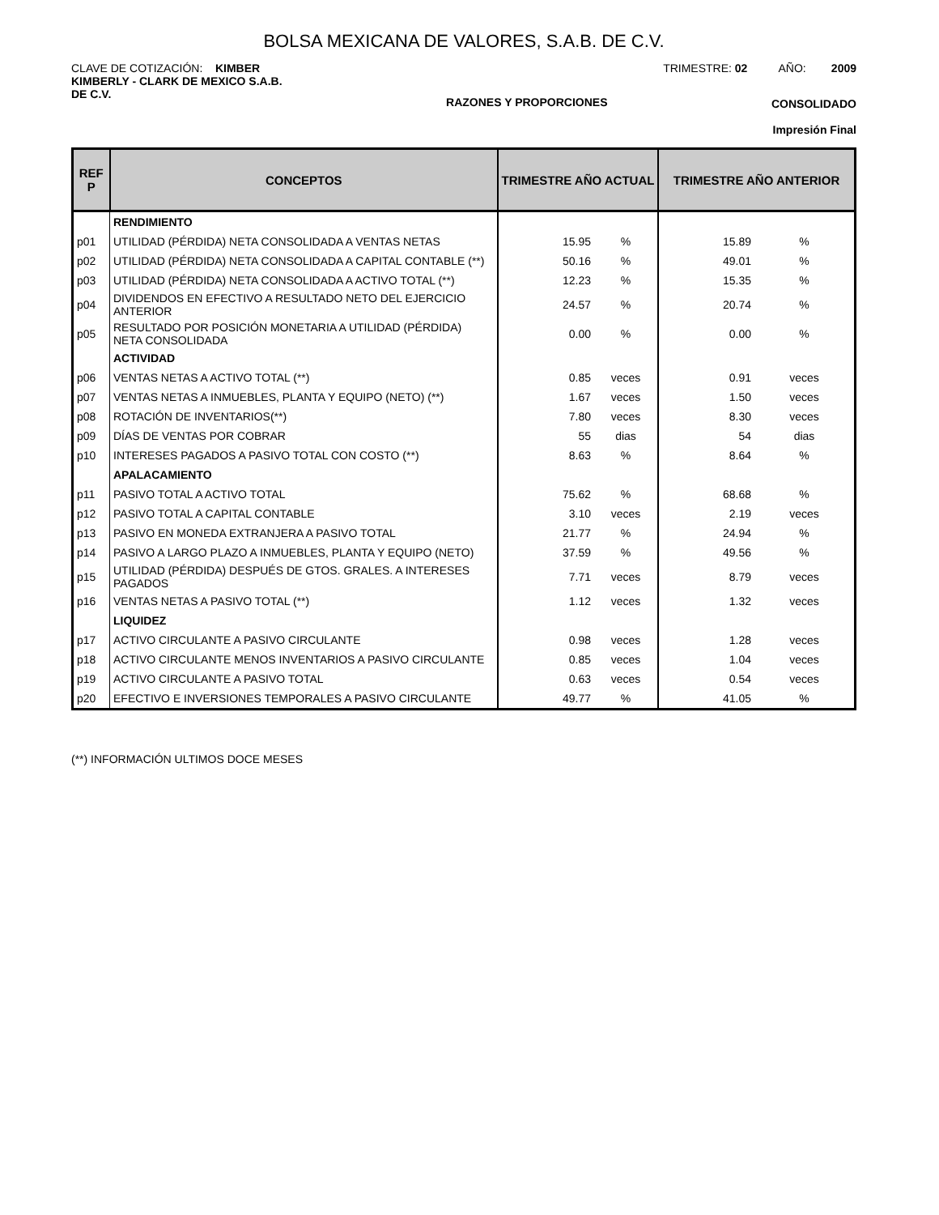BOLSA MEXICANA DE VALORES, S.A.B. DE C.V.
CLAVE DE COTIZACIÓN: KIMBER TRIMESTRE: 02 AÑO: 2009
KIMBERLY - CLARK DE MEXICO S.A.B.
DE C.V.
RAZONES Y PROPORCIONES CONSOLIDADO
Impresión Final
| REF P | CONCEPTOS | TRIMESTRE AÑO ACTUAL | | TRIMESTRE AÑO ANTERIOR | |
| --- | --- | --- | --- | --- | --- |
| | RENDIMIENTO | | | | |
| p01 | UTILIDAD (PÉRDIDA) NETA CONSOLIDADA A VENTAS NETAS | 15.95 | % | 15.89 | % |
| p02 | UTILIDAD (PÉRDIDA) NETA CONSOLIDADA A CAPITAL CONTABLE (**) | 50.16 | % | 49.01 | % |
| p03 | UTILIDAD (PÉRDIDA) NETA CONSOLIDADA A ACTIVO TOTAL (**) | 12.23 | % | 15.35 | % |
| p04 | DIVIDENDOS EN EFECTIVO A RESULTADO NETO DEL EJERCICIO ANTERIOR | 24.57 | % | 20.74 | % |
| p05 | RESULTADO POR POSICIÓN MONETARIA A UTILIDAD (PÉRDIDA) NETA CONSOLIDADA | 0.00 | % | 0.00 | % |
| | ACTIVIDAD | | | | |
| p06 | VENTAS NETAS A ACTIVO TOTAL (**) | 0.85 | veces | 0.91 | veces |
| p07 | VENTAS NETAS A INMUEBLES, PLANTA Y EQUIPO (NETO) (**) | 1.67 | veces | 1.50 | veces |
| p08 | ROTACIÓN DE INVENTARIOS(**) | 7.80 | veces | 8.30 | veces |
| p09 | DÍAS DE VENTAS POR COBRAR | 55 | dias | 54 | dias |
| p10 | INTERESES PAGADOS A PASIVO TOTAL CON COSTO (**) | 8.63 | % | 8.64 | % |
| | APALACAMIENTO | | | | |
| p11 | PASIVO TOTAL A ACTIVO TOTAL | 75.62 | % | 68.68 | % |
| p12 | PASIVO TOTAL A CAPITAL CONTABLE | 3.10 | veces | 2.19 | veces |
| p13 | PASIVO EN MONEDA EXTRANJERA A PASIVO TOTAL | 21.77 | % | 24.94 | % |
| p14 | PASIVO A LARGO PLAZO A INMUEBLES, PLANTA Y EQUIPO (NETO) | 37.59 | % | 49.56 | % |
| p15 | UTILIDAD (PÉRDIDA) DESPUÉS DE GTOS. GRALES. A INTERESES PAGADOS | 7.71 | veces | 8.79 | veces |
| p16 | VENTAS NETAS A PASIVO TOTAL (**) | 1.12 | veces | 1.32 | veces |
| | LIQUIDEZ | | | | |
| p17 | ACTIVO CIRCULANTE A PASIVO CIRCULANTE | 0.98 | veces | 1.28 | veces |
| p18 | ACTIVO CIRCULANTE MENOS INVENTARIOS A PASIVO CIRCULANTE | 0.85 | veces | 1.04 | veces |
| p19 | ACTIVO CIRCULANTE A PASIVO TOTAL | 0.63 | veces | 0.54 | veces |
| p20 | EFECTIVO E INVERSIONES TEMPORALES A PASIVO CIRCULANTE | 49.77 | % | 41.05 | % |
(**) INFORMACIÓN ULTIMOS DOCE MESES